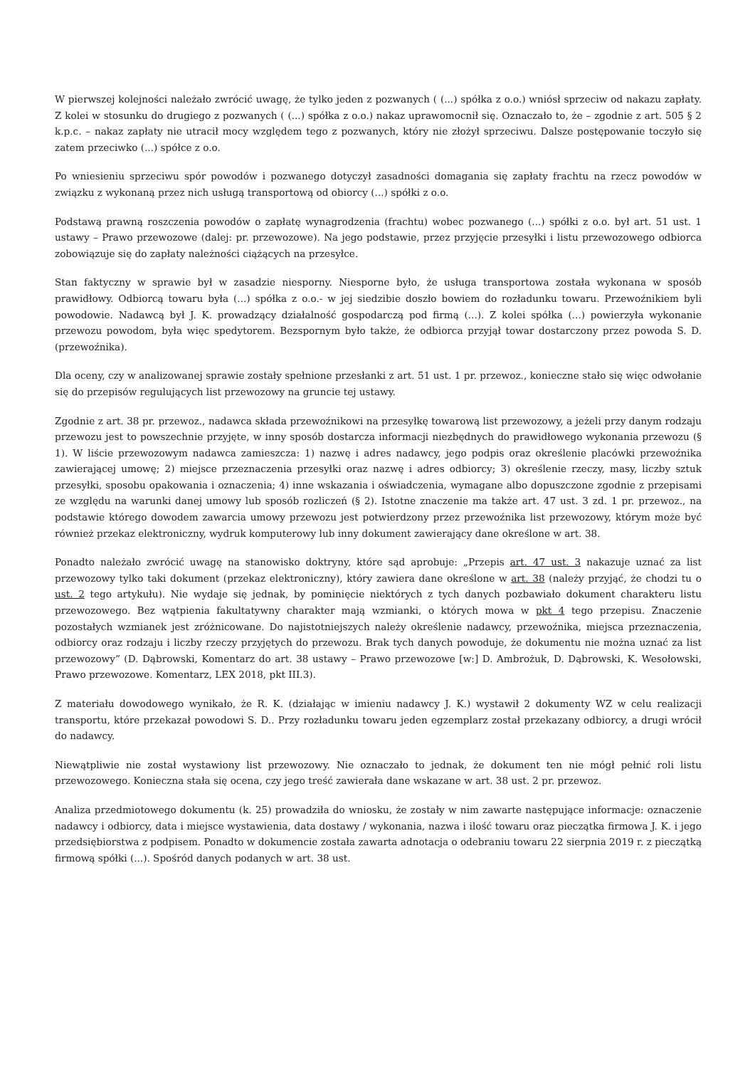W pierwszej kolejności należało zwrócić uwagę, że tylko jeden z pozwanych ( (...) spółka z o.o.) wniósł sprzeciw od nakazu zapłaty. Z kolei w stosunku do drugiego z pozwanych ( (...) spółka z o.o.) nakaz uprawomocnił się. Oznaczało to, że – zgodnie z art. 505 § 2 k.p.c. – nakaz zapłaty nie utracił mocy względem tego z pozwanych, który nie złożył sprzeciwu. Dalsze postępowanie toczyło się zatem przeciwko (...) spółce z o.o.
Po wniesieniu sprzeciwu spór powodów i pozwanego dotyczył zasadności domagania się zapłaty frachtu na rzecz powodów w związku z wykonaną przez nich usługą transportową od obiorcy (...) spółki z o.o.
Podstawą prawną roszczenia powodów o zapłatę wynagrodzenia (frachtu) wobec pozwanego (...) spółki z o.o. był art. 51 ust. 1 ustawy – Prawo przewozowe (dalej: pr. przewozowe). Na jego podstawie, przez przyjęcie przesyłki i listu przewozowego odbiorca zobowiązuje się do zapłaty należności ciążących na przesyłce.
Stan faktyczny w sprawie był w zasadzie niesporny. Niesporne było, że usługa transportowa została wykonana w sposób prawidłowy. Odbiorcą towaru była (...) spółka z o.o.- w jej siedzibie doszło bowiem do rozładunku towaru. Przewoźnikiem byli powodowie. Nadawcą był J. K. prowadzący działalność gospodarczą pod firmą (...). Z kolei spółka (...) powierzyła wykonanie przewozu powodom, była więc spedytorem. Bezspornym było także, że odbiorca przyjął towar dostarczony przez powoda S. D. (przewoźnika).
Dla oceny, czy w analizowanej sprawie zostały spełnione przesłanki z art. 51 ust. 1 pr. przewoz., konieczne stało się więc odwołanie się do przepisów regulujących list przewozowy na gruncie tej ustawy.
Zgodnie z art. 38 pr. przewoz., nadawca składa przewoźnikowi na przesyłkę towarową list przewozowy, a jeżeli przy danym rodzaju przewozu jest to powszechnie przyjęte, w inny sposób dostarcza informacji niezbędnych do prawidłowego wykonania przewozu (§ 1). W liście przewozowym nadawca zamieszcza: 1) nazwę i adres nadawcy, jego podpis oraz określenie placówki przewoźnika zawierającej umowę; 2) miejsce przeznaczenia przesyłki oraz nazwę i adres odbiorcy; 3) określenie rzeczy, masy, liczby sztuk przesyłki, sposobu opakowania i oznaczenia; 4) inne wskazania i oświadczenia, wymagane albo dopuszczone zgodnie z przepisami ze względu na warunki danej umowy lub sposób rozliczeń (§ 2). Istotne znaczenie ma także art. 47 ust. 3 zd. 1 pr. przewoz., na podstawie którego dowodem zawarcia umowy przewozu jest potwierdzony przez przewoźnika list przewozowy, którym może być również przekaz elektroniczny, wydruk komputerowy lub inny dokument zawierający dane określone w art. 38.
Ponadto należało zwrócić uwagę na stanowisko doktryny, które sąd aprobuje: „Przepis art. 47 ust. 3 nakazuje uznać za list przewozowy tylko taki dokument (przekaz elektroniczny), który zawiera dane określone w art. 38 (należy przyjąć, że chodzi tu o ust. 2 tego artykułu). Nie wydaje się jednak, by pominięcie niektórych z tych danych pozbawiało dokument charakteru listu przewozowego. Bez wątpienia fakultatywny charakter mają wzmianki, o których mowa w pkt 4 tego przepisu. Znaczenie pozostałych wzmianek jest zróżnicowane. Do najistotniejszych należy określenie nadawcy, przewoźnika, miejsca przeznaczenia, odbiorcy oraz rodzaju i liczby rzeczy przyjętych do przewozu. Brak tych danych powoduje, że dokumentu nie można uznać za list przewozowy” (D. Dąbrowski, Komentarz do art. 38 ustawy – Prawo przewozowe [w:] D. Ambrożuk, D. Dąbrowski, K. Wesołowski, Prawo przewozowe. Komentarz, LEX 2018, pkt III.3).
Z materiału dowodowego wynikało, że R. K. (działając w imieniu nadawcy J. K.) wystawił 2 dokumenty WZ w celu realizacji transportu, które przekazał powodowi S. D.. Przy rozładunku towaru jeden egzemplarz został przekazany odbiorcy, a drugi wrócił do nadawcy.
Niewątpliwie nie został wystawiony list przewozowy. Nie oznaczało to jednak, że dokument ten nie mógł pełnić roli listu przewozowego. Konieczna stała się ocena, czy jego treść zawierała dane wskazane w art. 38 ust. 2 pr. przewoz.
Analiza przedmiotowego dokumentu (k. 25) prowadziła do wniosku, że zostały w nim zawarte następujące informacje: oznaczenie nadawcy i odbiorcy, data i miejsce wystawienia, data dostawy / wykonania, nazwa i ilość towaru oraz pieczątka firmowa J. K. i jego przedsiębiorstwa z podpisem. Ponadto w dokumencie została zawarta adnotacja o odebraniu towaru 22 sierpnia 2019 r. z pieczątką firmową spółki (...). Spośród danych podanych w art. 38 ust.